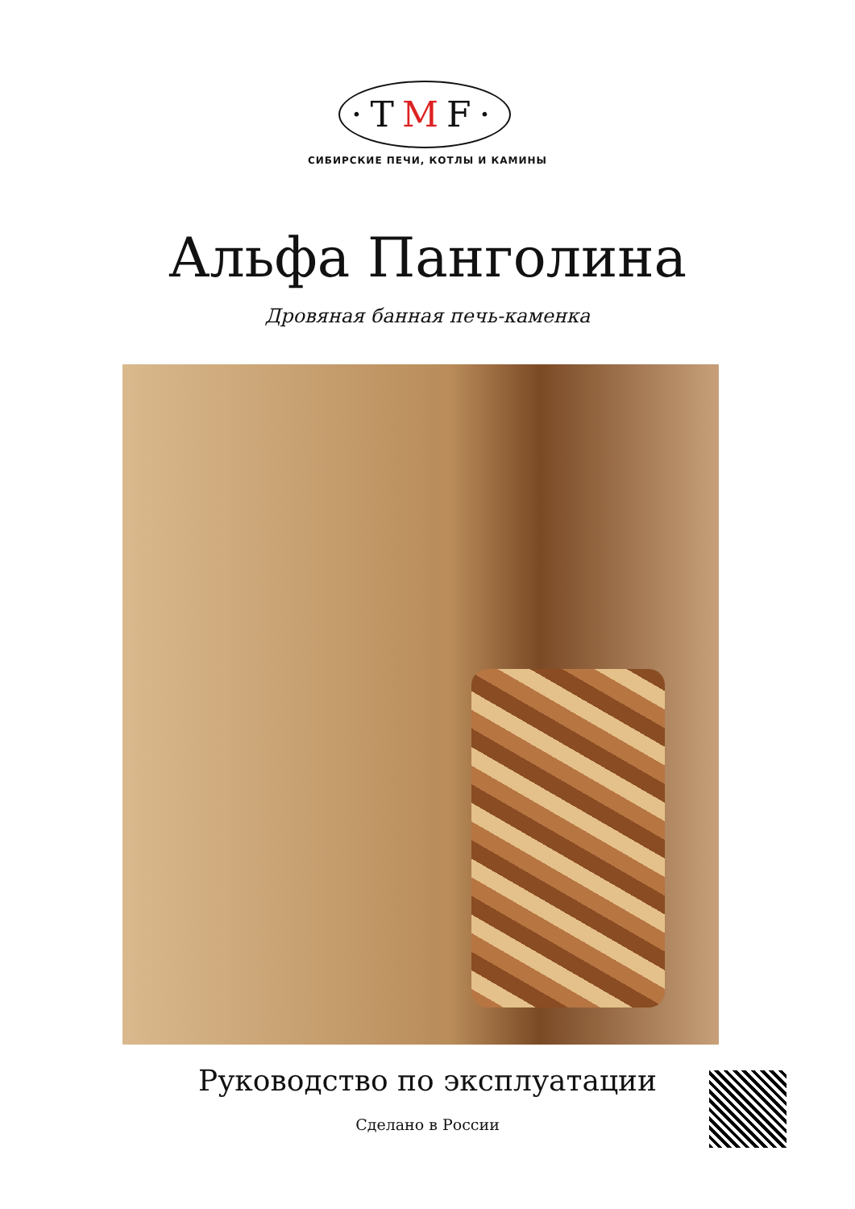·TMF·
СИБИРСКИЕ ПЕЧИ, КОТЛЫ И КАМИНЫ
Альфа Панголина
Дровяная банная печь-каменка
Руководство по эксплуатации
Сделано в России